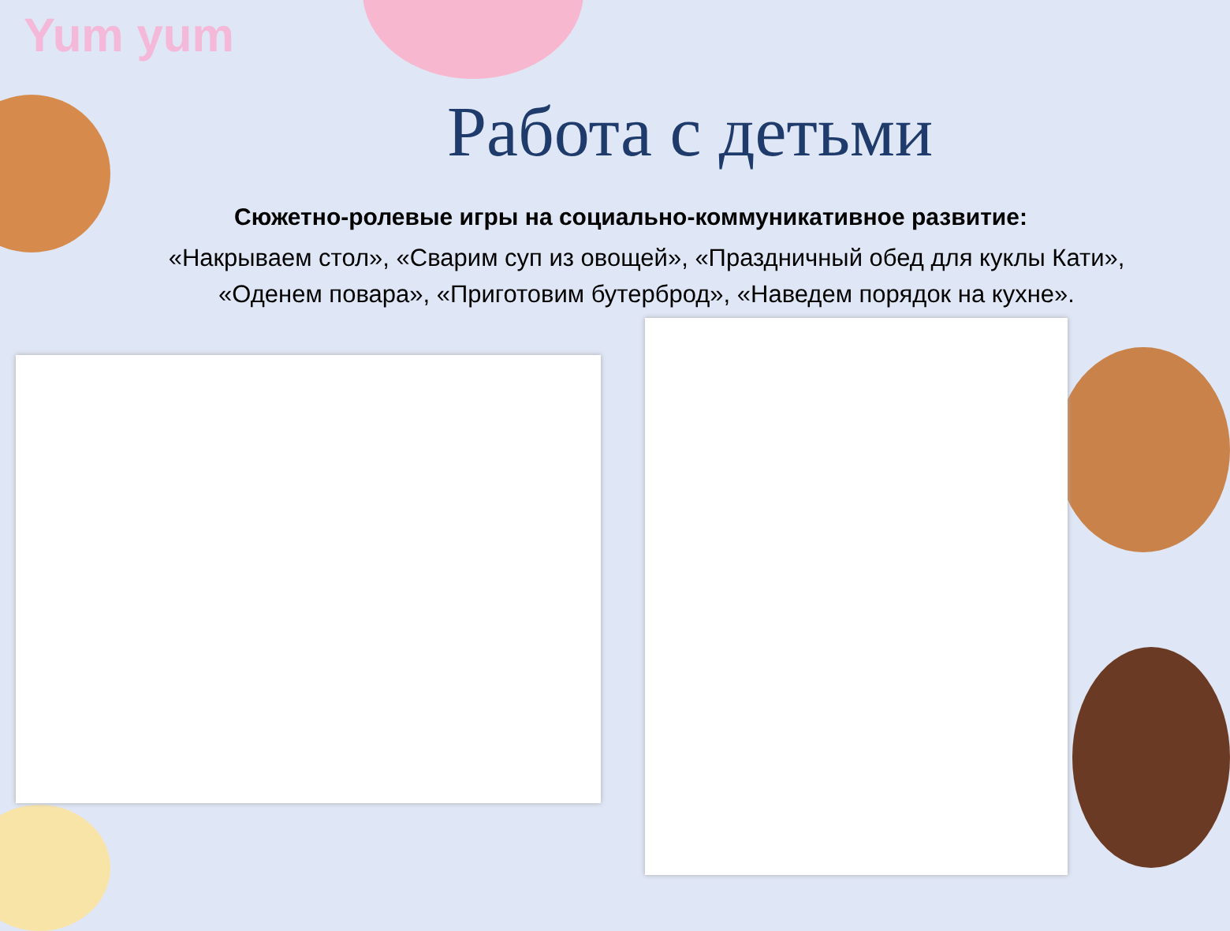Yum yum
Работа с детьми
Сюжетно-ролевые игры на социально-коммуникативное развитие:
«Накрываем стол», «Сварим суп из овощей», «Праздничный обед для куклы Кати»,
«Оденем повара», «Приготовим бутерброд», «Наведем порядок на кухне».